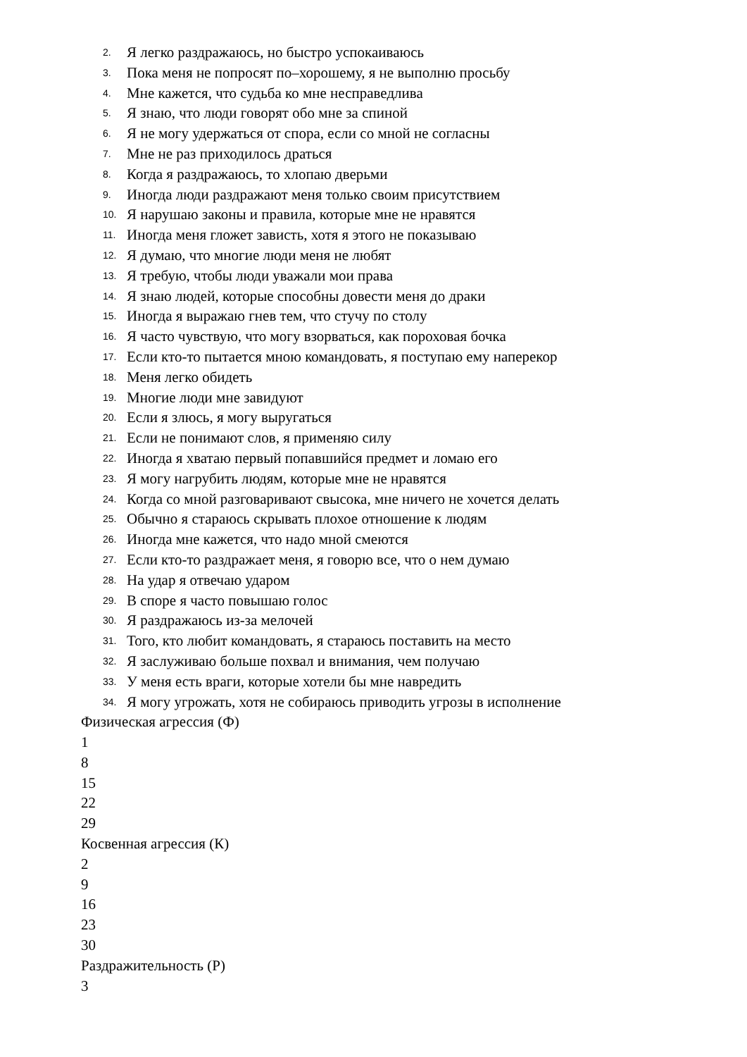2. Я легко раздражаюсь, но быстро успокаиваюсь
3. Пока меня не попросят по–хорошему, я не выполню просьбу
4. Мне кажется, что судьба ко мне несправедлива
5. Я знаю, что люди говорят обо мне за спиной
6. Я не могу удержаться от спора, если со мной не согласны
7. Мне не раз приходилось драться
8. Когда я раздражаюсь, то хлопаю дверьми
9. Иногда люди раздражают меня только своим присутствием
10. Я нарушаю законы и правила, которые мне не нравятся
11. Иногда меня гложет зависть, хотя я этого не показываю
12. Я думаю, что многие люди меня не любят
13. Я требую, чтобы люди уважали мои права
14. Я знаю людей, которые способны довести меня до драки
15. Иногда я выражаю гнев тем, что стучу по столу
16. Я часто чувствую, что могу взорваться, как пороховая бочка
17. Если кто-то пытается мною командовать, я поступаю ему наперекор
18. Меня легко обидеть
19. Многие люди мне завидуют
20. Если я злюсь, я могу выругаться
21. Если не понимают слов, я применяю силу
22. Иногда я хватаю первый попавшийся предмет и ломаю его
23. Я могу нагрубить людям, которые мне не нравятся
24. Когда со мной разговаривают свысока, мне ничего не хочется делать
25. Обычно я стараюсь скрывать плохое отношение к людям
26. Иногда мне кажется, что надо мной смеются
27. Если кто-то раздражает меня, я говорю все, что о нем думаю
28. На удар я отвечаю ударом
29. В споре я часто повышаю голос
30. Я раздражаюсь из-за мелочей
31. Того, кто любит командовать, я стараюсь поставить на место
32. Я заслуживаю больше похвал и внимания, чем получаю
33. У меня есть враги, которые хотели бы мне навредить
34. Я могу угрожать, хотя не собираюсь приводить угрозы в исполнение
Физическая агрессия (Ф)
1
8
15
22
29
Косвенная агрессия (К)
2
9
16
23
30
Раздражительность (Р)
3